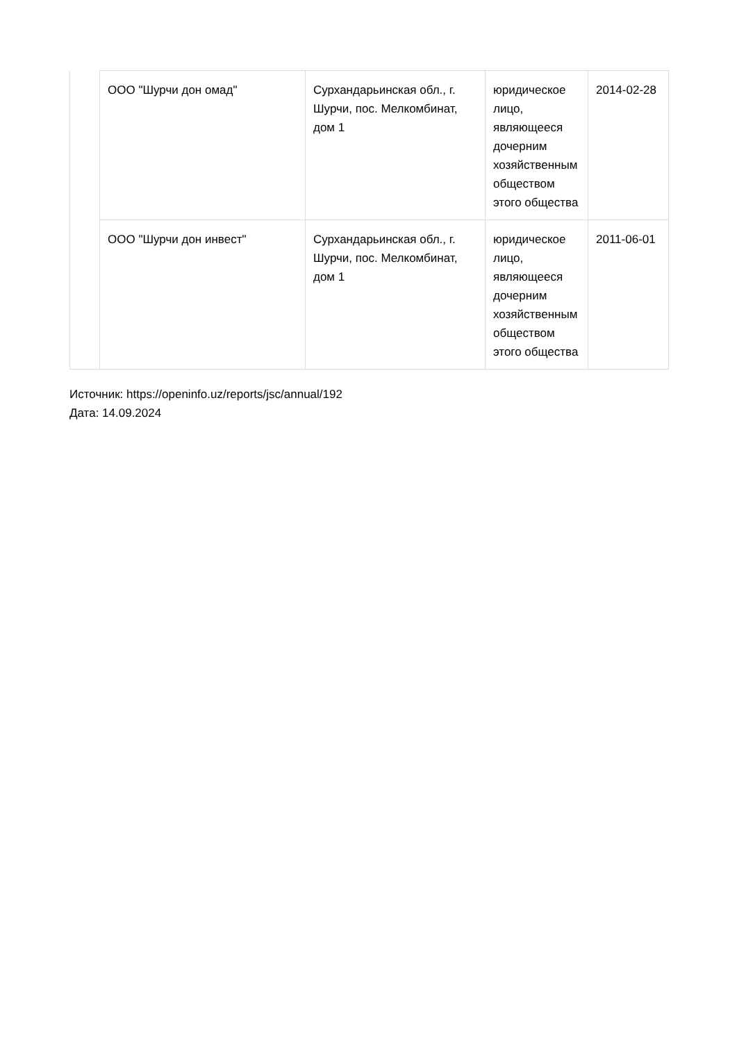| | ООО "Шурчи дон омад" | Сурхандарьинская обл., г. Шурчи, пос. Мелкомбинат, дом 1 | юридическое лицо, являющееся дочерним хозяйственным обществом этого общества | 2014-02-28 |
| | ООО "Шурчи дон инвест" | Сурхандарьинская обл., г. Шурчи, пос. Мелкомбинат, дом 1 | юридическое лицо, являющееся дочерним хозяйственным обществом этого общества | 2011-06-01 |
Источник: https://openinfo.uz/reports/jsc/annual/192
Дата: 14.09.2024